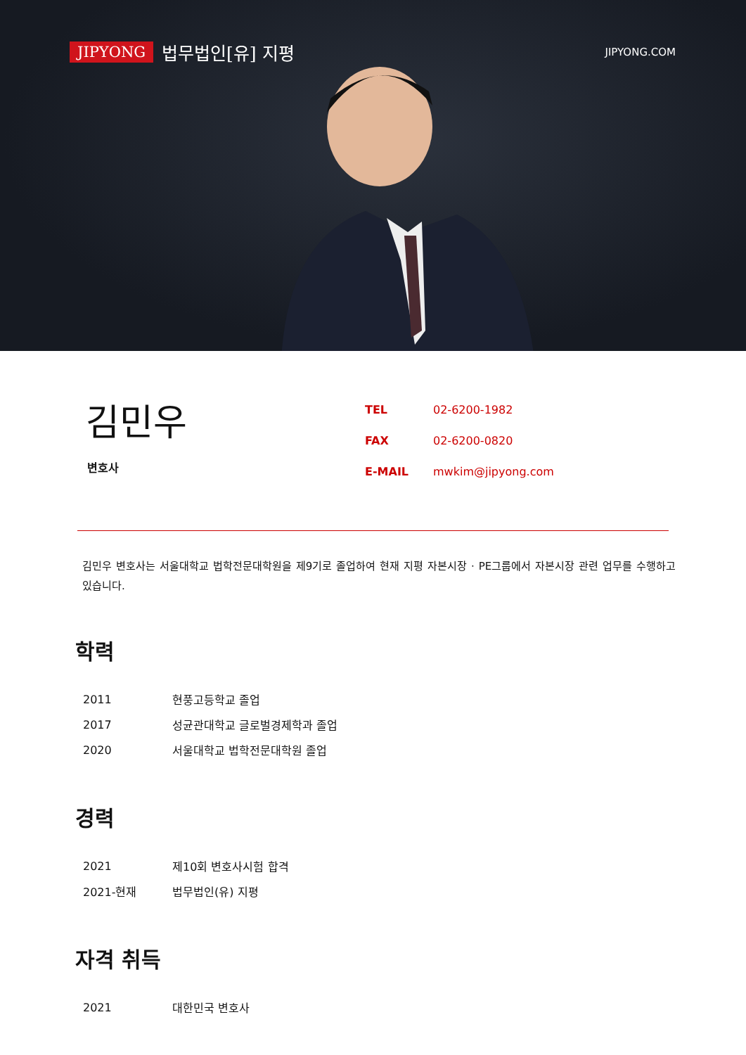JIPYONG 법무법인[유] 지평
JIPYONG.COM
김민우
변호사
| TEL | 02-6200-1982 |
| FAX | 02-6200-0820 |
| E-MAIL | mwkim@jipyong.com |
김민우 변호사는 서울대학교 법학전문대학원을 제9기로 졸업하여 현재 지평 자본시장 · PE그룹에서 자본시장 관련 업무를 수행하고 있습니다.
학력
| 2011 | 현풍고등학교 졸업 |
| 2017 | 성균관대학교 글로벌경제학과 졸업 |
| 2020 | 서울대학교 법학전문대학원 졸업 |
경력
| 2021 | 제10회 변호사시험 합격 |
| 2021-현재 | 법무법인(유) 지평 |
자격 취득
| 2021 | 대한민국 변호사 |